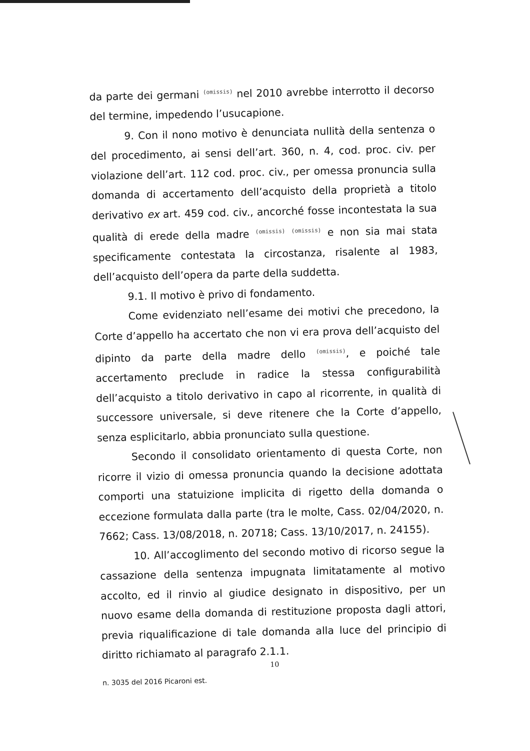da parte dei germani (omissis) nel 2010 avrebbe interrotto il decorso del termine, impedendo l’usucapione.
9. Con il nono motivo è denunciata nullità della sentenza o del procedimento, ai sensi dell’art. 360, n. 4, cod. proc. civ. per violazione dell’art. 112 cod. proc. civ., per omessa pronuncia sulla domanda di accertamento dell’acquisto della proprietà a titolo derivativo ex art. 459 cod. civ., ancorché fosse incontestata la sua qualità di erede della madre (omissis) (omissis) e non sia mai stata specificamente contestata la circostanza, risalente al 1983, dell’acquisto dell’opera da parte della suddetta.
9.1. Il motivo è privo di fondamento.
Come evidenziato nell’esame dei motivi che precedono, la Corte d’appello ha accertato che non vi era prova dell’acquisto del dipinto da parte della madre dello (omissis), e poiché tale accertamento preclude in radice la stessa configurabilità dell’acquisto a titolo derivativo in capo al ricorrente, in qualità di successore universale, si deve ritenere che la Corte d’appello, senza esplicitarlo, abbia pronunciato sulla questione.
Secondo il consolidato orientamento di questa Corte, non ricorre il vizio di omessa pronuncia quando la decisione adottata comporti una statuizione implicita di rigetto della domanda o eccezione formulata dalla parte (tra le molte, Cass. 02/04/2020, n. 7662; Cass. 13/08/2018, n. 20718; Cass. 13/10/2017, n. 24155).
10. All’accoglimento del secondo motivo di ricorso segue la cassazione della sentenza impugnata limitatamente al motivo accolto, ed il rinvio al giudice designato in dispositivo, per un nuovo esame della domanda di restituzione proposta dagli attori, previa riqualificazione di tale domanda alla luce del principio di diritto richiamato al paragrafo 2.1.1.
10
n. 3035 del 2016 Picaroni est.